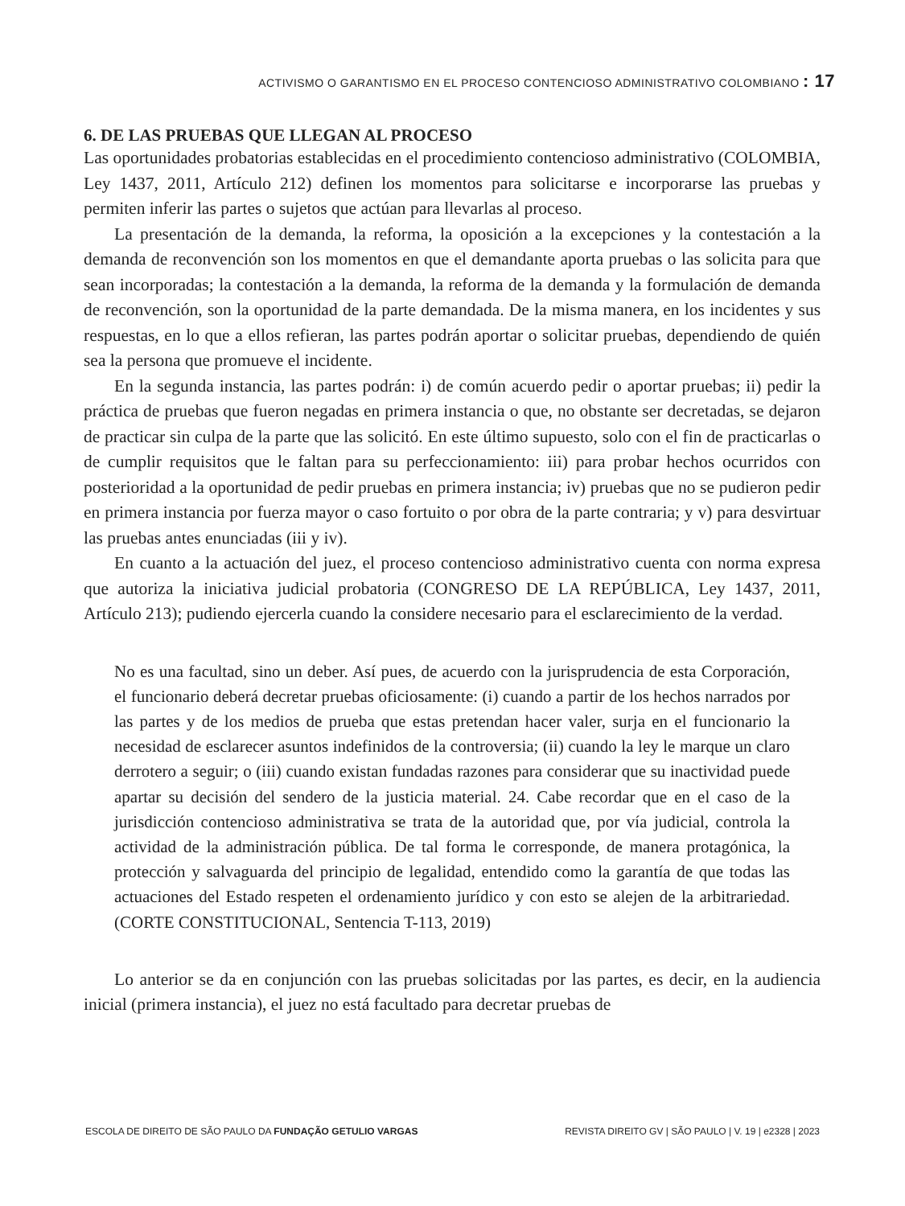ACTIVISMO O GARANTISMO EN EL PROCESO CONTENCIOSO ADMINISTRATIVO COLOMBIANO : 17
6. DE LAS PRUEBAS QUE LLEGAN AL PROCESO
Las oportunidades probatorias establecidas en el procedimiento contencioso administrativo (COLOMBIA, Ley 1437, 2011, Artículo 212) definen los momentos para solicitarse e incorporarse las pruebas y permiten inferir las partes o sujetos que actúan para llevarlas al proceso.
La presentación de la demanda, la reforma, la oposición a la excepciones y la contestación a la demanda de reconvención son los momentos en que el demandante aporta pruebas o las solicita para que sean incorporadas; la contestación a la demanda, la reforma de la demanda y la formulación de demanda de reconvención, son la oportunidad de la parte demandada. De la misma manera, en los incidentes y sus respuestas, en lo que a ellos refieran, las partes podrán aportar o solicitar pruebas, dependiendo de quién sea la persona que promueve el incidente.
En la segunda instancia, las partes podrán: i) de común acuerdo pedir o aportar pruebas; ii) pedir la práctica de pruebas que fueron negadas en primera instancia o que, no obstante ser decretadas, se dejaron de practicar sin culpa de la parte que las solicitó. En este último supuesto, solo con el fin de practicarlas o de cumplir requisitos que le faltan para su perfeccionamiento: iii) para probar hechos ocurridos con posterioridad a la oportunidad de pedir pruebas en primera instancia; iv) pruebas que no se pudieron pedir en primera instancia por fuerza mayor o caso fortuito o por obra de la parte contraria; y v) para desvirtuar las pruebas antes enunciadas (iii y iv).
En cuanto a la actuación del juez, el proceso contencioso administrativo cuenta con norma expresa que autoriza la iniciativa judicial probatoria (CONGRESO DE LA REPÚBLICA, Ley 1437, 2011, Artículo 213); pudiendo ejercerla cuando la considere necesario para el esclarecimiento de la verdad.
No es una facultad, sino un deber. Así pues, de acuerdo con la jurisprudencia de esta Corporación, el funcionario deberá decretar pruebas oficiosamente: (i) cuando a partir de los hechos narrados por las partes y de los medios de prueba que estas pretendan hacer valer, surja en el funcionario la necesidad de esclarecer asuntos indefinidos de la controversia; (ii) cuando la ley le marque un claro derrotero a seguir; o (iii) cuando existan fundadas razones para considerar que su inactividad puede apartar su decisión del sendero de la justicia material. 24. Cabe recordar que en el caso de la jurisdicción contencioso administrativa se trata de la autoridad que, por vía judicial, controla la actividad de la administración pública. De tal forma le corresponde, de manera protagónica, la protección y salvaguarda del principio de legalidad, entendido como la garantía de que todas las actuaciones del Estado respeten el ordenamiento jurídico y con esto se alejen de la arbitrariedad. (CORTE CONSTITUCIONAL, Sentencia T-113, 2019)
Lo anterior se da en conjunción con las pruebas solicitadas por las partes, es decir, en la audiencia inicial (primera instancia), el juez no está facultado para decretar pruebas de
ESCOLA DE DIREITO DE SÃO PAULO DA FUNDAÇÃO GETULIO VARGAS REVISTA DIREITO GV | SÃO PAULO | V. 19 | e2328 | 2023